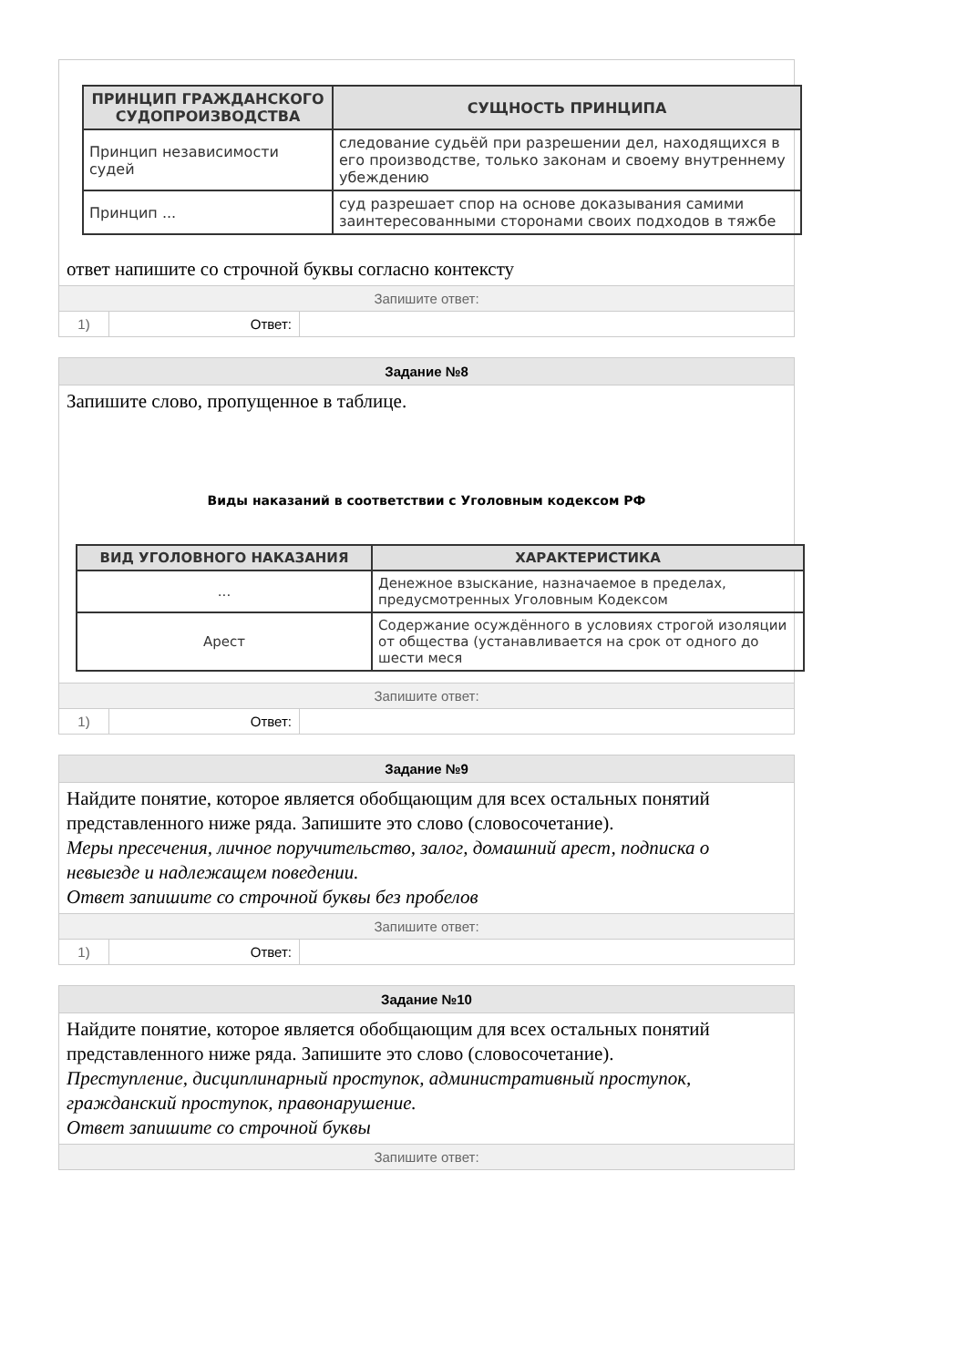| ПРИНЦИП ГРАЖДАНСКОГО СУДОПРОИЗВОДСТВА | СУЩНОСТЬ ПРИНЦИПА |
| --- | --- |
| Принцип независимости судей | следование судьёй при разрешении дел, находящихся в его производстве, только законам и своему внутреннему убеждению |
| Принцип ... | суд разрешает спор на основе доказывания самими заинтересованными сторонами своих подходов в тяжбе |
ответ напишите со строчной буквы согласно контексту
Запишите ответ:
1) Ответ:
Задание №8
Запишите слово, пропущенное в таблице.
Виды наказаний в соответствии с Уголовным кодексом РФ
| ВИД УГОЛОВНОГО НАКАЗАНИЯ | ХАРАКТЕРИСТИКА |
| --- | --- |
| ... | Денежное взыскание, назначаемое в пределах, предусмотренных Уголовным Кодексом |
| Арест | Содержание осуждённого в условиях строгой изоляции от общества (устанавливается на срок от одного до шести меся |
Запишите ответ:
1) Ответ:
Задание №9
Найдите понятие, которое является обобщающим для всех остальных понятий представленного ниже ряда. Запишите это слово (словосочетание).
Меры пресечения, личное поручительство, залог, домашний арест, подписка о невыезде и надлежащем поведении.
Ответ запишите со строчной буквы без пробелов
Запишите ответ:
1) Ответ:
Задание №10
Найдите понятие, которое является обобщающим для всех остальных понятий представленного ниже ряда. Запишите это слово (словосочетание).
Преступление, дисциплинарный проступок, административный проступок, гражданский проступок, правонарушение.
Ответ запишите со строчной буквы
Запишите ответ: